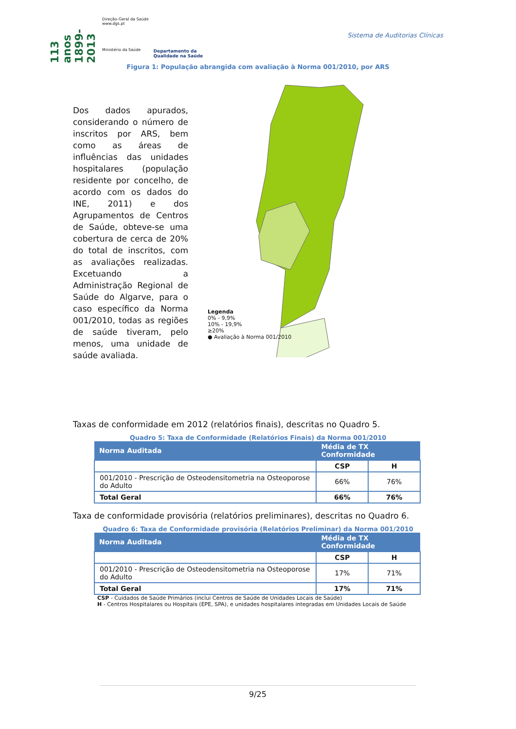113 anos 1899-2013
Direção-Geral da Saúde
www.dgs.pt
Ministério da Saúde
Departamento da
Qualidade na Saúde
Sistema de Auditorias Clínicas
Figura 1: População abrangida com avaliação à Norma 001/2010, por ARS
Dos dados apurados, considerando o número de inscritos por ARS, bem como as áreas de influências das unidades hospitalares (população residente por concelho, de acordo com os dados do INE, 2011) e dos Agrupamentos de Centros de Saúde, obteve-se uma cobertura de cerca de 20% do total de inscritos, com as avaliações realizadas. Excetuando a Administração Regional de Saúde do Algarve, para o caso específico da Norma 001/2010, todas as regiões de saúde tiveram, pelo menos, uma unidade de saúde avaliada.
Legenda
0% - 9,9%
10% - 19,9%
≥20%
● Avaliação à Norma 001/2010
Taxas de conformidade em 2012 (relatórios finais), descritas no Quadro 5.
Quadro 5: Taxa de Conformidade (Relatórios Finais) da Norma 001/2010
| Norma Auditada | Média de TX Conformidade | |
| --- | --- | --- |
| | CSP | H |
| 001/2010 - Prescrição de Osteodensitometria na Osteoporose do Adulto | 66% | 76% |
| Total Geral | 66% | 76% |
Taxa de conformidade provisória (relatórios preliminares), descritas no Quadro 6.
Quadro 6: Taxa de Conformidade provisória (Relatórios Preliminar) da Norma 001/2010
| Norma Auditada | Média de TX Conformidade | |
| --- | --- | --- |
| | CSP | H |
| 001/2010 - Prescrição de Osteodensitometria na Osteoporose do Adulto | 17% | 71% |
| Total Geral | 17% | 71% |
CSP - Cuidados de Saúde Primários (inclui Centros de Saúde de Unidades Locais de Saúde)
H - Centros Hospitalares ou Hospitais (EPE, SPA), e unidades hospitalares integradas em Unidades Locais de Saúde
9/25